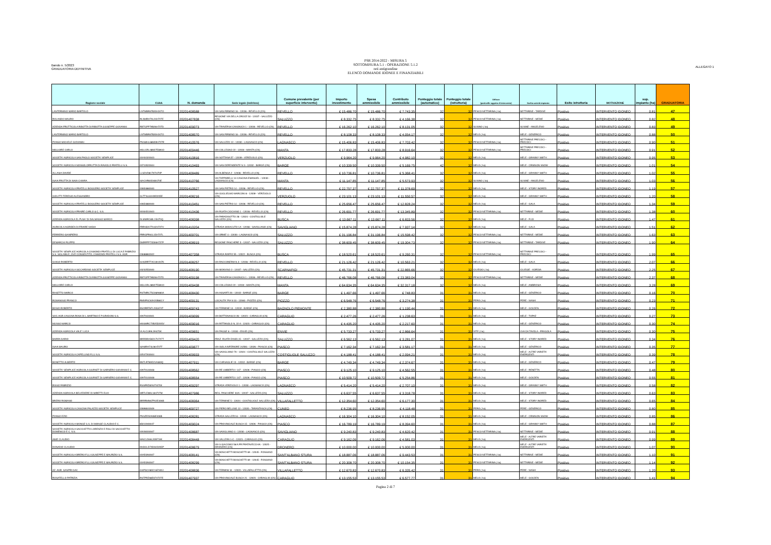Bando n. 5/2023
GRADUATORIA DEFINITIVA
PSR 2014-2022 - MISURA 5
SOTTOMISURA 5.1 - OPERAZIONE 5.1.2
reti antigrandine
ELENCO DOMANDE IDONEE E FINANZIABILI
ALLEGATO 1
| Ragione sociale | CUAA | N. domanda | Sede legale (indirizzo) | Comune prevalente (per superficie intervento) | Importo investimento | Spesa ammissibile | Contributo ammissibile | Punteggio totale (automatico) | Punteggio totale (istruttoria) | Utilizzo (particelle oggetto di intervento) | Scelta varietà impianto | Esito istruttoria | MOTIVAZIONE | sup. impianto (ha) | GRADUATORIA |
| --- | --- | --- | --- | --- | --- | --- | --- | --- | --- | --- | --- | --- | --- | --- | --- |
| LANTERMINO MARIO BARTOLO | LNTMBR67B20H247O | 20201408588 | VIA SAN FIRMINO 16 - 12036 - REVELLO (CN) | REVELLO | € 15.486,70 | € 15.486,70 | € 7.743,35 | 32 | 32 | PESCO NETTARINA ( ha) | NETTARINE - TARDIVE | Positivo | INTERVENTO IDONEO | 0,81 | 47 |
| ROLANDO MAURO | RLNMRA70L24H727E | 20201407838 | REGIONE VIA DELLA CROCE 50 - 12037 - SALUZZO (CN) | SALUZZO | € 8.332,75 | € 8.332,75 | € 4.166,38 | 32 | 32 | PESCO NETTARINA ( ha) | NETTARINE - MEDIE | Positivo | INTERVENTO IDONEO | 0,82 | 48 |
| AZIENDA FRUTTICOLA RIBOTTA DI RIBOTTA GIUSEPPE GIOVANNI | RBTGPP79B26H727D | 20201409073 | VIA TRAVERSA CANONICA 1 - 12036 - REVELLO (CN) | REVELLO | € 16.262,10 | € 16.262,10 | € 8.131,05 | 32 | 32 | SUSINO ( ha) | SUSINE - ANGELENO | Positivo | INTERVENTO IDONEO | 0,83 | 49 |
| LANTERMINO MARIO BARTOLO | LNTMBR67B20H247O | 20201408570 | VIA SAN FIRMINO 16 - 12036 - REVELLO (CN) | REVELLO | € 8.108,33 | € 8.108,33 | € 4.054,17 | 32 | 32 | MELO ( ha) | MELE - GENERICO | Positivo | INTERVENTO IDONEO | 0,88 | 50 |
| PONSO MICHELE GIOVANNI | PNSMHL68M09H727R | 20201410576 | VIA SALUZZO 12 - 12030 - LAGNASCO (CN) | LAGNASCO | € 15.406,83 | € 15.406,83 | € 7.703,42 | 32 | 32 | PESCO NETTARINA ( ha) | NETTARINE PRECOCI - PRECOCI | Positivo | INTERVENTO IDONEO | 0,90 | 51 |
| MIGLIORE CARLO | MGLCRL48M27E894O | 20201409446 | VIA COLLEGNO 22 - 12030 - MANTA (CN) | MANTA | € 17.833,28 | € 17.833,28 | € 8.916,64 | 32 | 32 | PESCO NETTARINA ( ha) | NETTARINE PRECOCI - PRECOCI | Positivo | INTERVENTO IDONEO | 0,91 | 52 |
| SOCIETA' AGRICOLA SAN PAOLO SOCIETA' SEMPLICE | 01934320043 | 20201410816 | VIA SOTTANA 57 - 12039 - VERZUOLO (CN) | VERZUOLO | € 9.964,20 | € 9.964,20 | € 4.982,10 | 32 | 32 | MELO ( ha) | MELE - GRANNY SMITH | Positivo | INTERVENTO IDONEO | 0,95 | 53 |
| SOCIETA' AGRICOLA NONSOLOFRUTTA DI RAVIOLO FRATELLI S.S. | 03710520044 | 20201410493 | VIA SAN DEFENDENTE N 3 - 12032 - BARGE (CN) | BARGE | € 10.339,50 | € 10.339,50 | € 5.169,75 | 42 | 32 | MELO ( ha) | MELE - CRIMSON SNOW | Positivo | INTERVENTO IDONEO | 1,01 | 54 |
| ALLASIA DAVIDE | LLSDVD81T07I470P | 20201408489 | VIA ALBENGA 2 - 12036 - REVELLO (CN) | REVELLO | € 10.736,81 | € 10.736,81 | € 5.368,41 | 32 | 32 | MELO ( ha) | MELE - GRANNY SMITH | Positivo | INTERVENTO IDONEO | 1,02 | 55 |
| ISAIA FRUTTA DI ISAIA CHIARA | SIACHR83D48I470E | 20201410766 | VIA TAPPARELLI 14 CASCINA EMANUEL - 12030 - LAGNASCO (CN) | MANTA | € 11.147,85 | € 11.147,85 | € 5.573,93 | 32 | 32 | SUSINO ( ha) | SUSINE - ANGELENO | Positivo | INTERVENTO IDONEO | 1,03 | 56 |
| SOCIETA' AGRICOLA FRATELLI BOGGERO SOCIETA' SEMPLICE | 02854880040 | 20201410527 | VIA SAN PIETRO 14 - 12036 - REVELLO (CN) | REVELLO | € 22.757,37 | € 22.757,37 | € 11.378,69 | 32 | 32 | MELO ( ha) | MELE - STORY INORED | Positivo | INTERVENTO IDONEO | 1,19 | 57 |
| GIOLITTI TERESIO ALESSANDRO | GLTTSL64H09D205E | 20201408216 | VIA GUGLIELMO MARCONI 8 - 12039 - VERZUOLO (CN) | VERZUOLO | € 23.101,13 | € 23.101,13 | € 11.550,57 | 32 | 32 | MELO ( ha) | MELE - GRANNY SMITH | Positivo | INTERVENTO IDONEO | 1,20 | 58 |
| SOCIETA' AGRICOLA FRATELLI BOGGERO SOCIETA' SEMPLICE | 02854880040 | 20201410451 | VIA SAN PIETRO 14 - 12036 - REVELLO (CN) | REVELLO | € 25.656,47 | € 25.656,47 | € 12.828,24 | 32 | 32 | MELO ( ha) | MELE - GALA | Positivo | INTERVENTO IDONEO | 1,34 | 59 |
| SOCIETA' AGRICOLA FRAIRE CARLO & C. S.S. | 00304510043 | 20201410436 | VIA RUATA CIOCHINO 1 - 12036 - REVELLO (CN) | REVELLO | € 26.691,77 | € 26.691,77 | € 13.345,89 | 32 | 32 | PESCO NETTARINA ( ha) | NETTARINE - MEDIE | Positivo | INTERVENTO IDONEO | 1,38 | 60 |
| AZIENDA AGRICOLA EL PUSA' DI DALMASSO MARCO | DLMMRC80L15I470Q | 20201408398 | VIA PARADISOTTO 28 - 12024 - COSTIGLIOLE SALUZZO (CN) | BUSCA | € 13.667,11 | € 13.667,11 | € 6.833,56 | 32 | 32 | MELO ( ha) | MELE - FUJI | Positivo | INTERVENTO IDONEO | 1,47 | 61 |
| AGRICOLA AGRIDEA DI FRAIRE NADIA | FRRNDA77H42H727V | 20201410204 | STRADA MOIACUTO 1A - 12038 - SAVIGLIANO (CN) | SAVIGLIANO | € 15.874,28 | € 15.874,28 | € 7.937,14 | 32 | 32 | MELO ( ha) | MELE - GALA | Positivo | INTERVENTO IDONEO | 1,51 | 62 |
| FERRERO GIANPIERO | FRRGPR61L15H727L | 20201409701 | VIA ORME' 4 - 12030 - LAGNASCO (CN) | SALUZZO | € 31.196,84 | € 31.196,84 | € 15.598,42 | 32 | 32 | PESCO NETTARINA ( ha) | NETTARINE - MEDIE | Positivo | INTERVENTO IDONEO | 1,63 | 63 |
| DEMARCHI FILIPPO | DMRFPP73D06H727F | 20201408919 | REGIONE PASCHERE 5 - 12037 - SALUZZO (CN) | SALUZZO | € 38.609,45 | € 38.609,45 | € 19.304,73 | 32 | 32 | PESCO NETTARINA ( ha) | NETTARINE - TARDIVE | Positivo | INTERVENTO IDONEO | 1,90 | 64 |
| SOCIETA' SEMPLICE AGRICOLA CISMONDI FRATELLI DI LUCA E FABRIZIO S.S. SIGLABILE, OVE CONSENTITO, CISMONDI FRATELLI S.S. AGR. | 03688860042 | 20201407358 | STRADA RAFFO 55 - 12022 - BUSCA (CN) | BUSCA | € 18.520,61 | € 18.520,61 | € 9.260,31 | 32 | 32 | PESCO NETTARINA ( ha) | NETTARINE PRECOCI - PRECOCI | Positivo | INTERVENTO IDONEO | 1,99 | 65 |
| GHIGO ROBERTO | GHGRRT72C10H247K | 20201408257 | VIA RACCONERIA N.3 - 12036 - REVELLO (CN) | REVELLO | € 21.126,42 | € 21.126,42 | € 10.563,21 | 32 | 32 | MELO ( ha) | MELE - GALA | Positivo | INTERVENTO IDONEO | 2,07 | 66 |
| SOCIETA' AGRICOLA SICCARDINO SOCIETA' SEMPLICE | 03232550040 | 20201408190 | VIA MONVISO 2 - 12037 - SALUZZO (CN) | SCARNAFIGI | € 45.731,31 | € 45.731,31 | € 22.865,66 | 32 | 32 | CILIEGIO ( ha) | CILIEGIE - KORDIA | Positivo | INTERVENTO IDONEO | 2,25 | 67 |
| AZIENDA FRUTTICOLA RIBOTTA DI RIBOTTA GIUSEPPE GIOVANNI | RBTGPP79B26H727D | 20201409198 | VIA TRAVERSA CANONICA 1 - 12036 - REVELLO (CN) | REVELLO | € 46.766,08 | € 46.766,08 | € 23.383,04 | 32 | 32 | PESCO NETTARINA ( ha) | NETTARINE - MEDIE | Positivo | INTERVENTO IDONEO | 2,37 | 68 |
| MIGLIORE CARLO | MGLCRL48M27E894O | 20201409438 | VIA COLLEGNO 22 - 12030 - MANTA (CN) | MANTA | € 64.634,35 | € 64.634,35 | € 32.317,18 | 32 | 32 | MELO ( ha) | MELE - AMBROSIA | Positivo | INTERVENTO IDONEO | 3,28 | 69 |
| RASETTO MARCO | RSTMRC75C08A660A | 20201408430 | VIA ASSARTI 20 - 12032 - BARGE (CN) | BARGE | € 1.497,66 | € 1.497,66 | € 748,83 | 31 | 31 | MELO ( ha) | MELE - GENERICO | Positivo | INTERVENTO IDONEO | 0,16 | 70 |
| ROMANISIO FRANCO | RMNFNC62H20B841Y | 20201409131 | LOCALITA' PIA N 10 - 12060 - PIOZZO (CN) | PIOZZO | € 6.548,76 | € 6.548,76 | € 3.274,38 | 31 | 31 | PERO ( ha) | PERE - NASHI | Positivo | INTERVENTO IDONEO | 0,23 | 71 |
| BOSIO ROBERTO | BSORRT87L23G674T | 20201409743 | VIA TERMINE 14 - 12032 - BARGE (CN) | BAGNOLO PIEMONTE | € 2.380,88 | € 2.380,88 | € 1.190,44 | 31 | 31 | MELO ( ha) | MELE - GOLDEN | Positivo | INTERVENTO IDONEO | 0,26 | 72 |
| SOC.AGR.CASCINA ROSA DI L.MARTINO E P.GRADONI S.S. | 02070440041 | 20201409099 | VIA BOTTONASCO 28 - 12023 - CARAGLIO (CN) | CARAGLIO | € 2.477,26 | € 2.477,26 | € 1.238,63 | 31 | 31 | MELO ( ha) | MELE - TOPAZ | Positivo | INTERVENTO IDONEO | 0,27 | 73 |
| MUSSO MARCO | MSSMRC72B25D205V | 20201409016 | VIA RITTANOLO N. 22 A - 12023 - CARAGLIO (CN) | CARAGLIO | € 4.435,20 | € 4.435,20 | € 2.217,60 | 31 | 31 | MELO ( ha) | MELE - GENERICO | Positivo | INTERVENTO IDONEO | 0,30 | 74 |
| AZIENDA AGRICOLA VALE' LUCA | VLALCU99L29I470K | 20201409651 | VIA PAGGE 6 - 12030 - ENVIE (CN) | ENVIE | € 5.733,27 | € 5.733,27 | € 2.866,64 | 31 | 31 | VITE ( ha) | UVA DA TAVOLA - FRAGOLA | Positivo | INTERVENTO IDONEO | 0,30 | 75 |
| BARRA DARIO | BRRDRA56D17H727T | 20201409420 | FRAZ. RUATA EANDI,15 - 12037 - SALUZZO (CN) | SALUZZO | € 6.562,13 | € 6.562,13 | € 3.281,07 | 31 | 31 | MELO ( ha) | MELE - STORY INORED | Positivo | INTERVENTO IDONEO | 0,34 | 76 |
| ISAIA MAURO | SIAMRA73L06H727T | 20201409677 | VIA ISOLA INFERIORE 24/BIS - 12026 - PIASCO (CN) | PIASCO | € 7.162,34 | € 7.162,34 | € 3.581,17 | 31 | 31 | MELO ( ha) | MELE - GENERICO | Positivo | INTERVENTO IDONEO | 0,35 | 77 |
| SOCIETA' AGRICOLA CAPELLINO F.LLI S.S. | 02547200044 | 20201409933 | VIA SAVIGLIANO 70 - 12024 - COSTIGLIOLE SALUZZO (CN) | COSTIGLIOLE SALUZZO | € 4.188,41 | € 4.188,41 | € 2.094,21 | 31 | 31 | MELO ( ha) | MELE - ALTRE VARIETA' EMERGENTI | Positivo | INTERVENTO IDONEO | 0,39 | 78 |
| BONETTO ALBERTO | BNTLRT69D21A660Q | 20201407911 | VIA CURSAGLIE 13 - 12032 - BARGE (CN) | BARGE | € 4.749,34 | € 4.749,34 | € 2.374,67 | 31 | 31 | MELO ( ha) | MELE - GENERICO | Positivo | INTERVENTO IDONEO | 0,47 | 79 |
| SOCIETA' SEMPLICE AGRICOLA GIURSET DI GARNERO GIOVANNI E C. | 02970140048 | 20201408562 | VIA RE UMBERTO I 147 - 12026 - PIASCO (CN) | PIASCO | € 9.125,10 | € 9.125,10 | € 4.562,55 | 31 | 31 | MELO ( ha) | MELE - RENETTA | Positivo | INTERVENTO IDONEO | 0,48 | 80 |
| SOCIETA' SEMPLICE AGRICOLA GIURSET DI GARNERO GIOVANNI E C. | 02970140048 | 20201408554 | VIA RE UMBERTO I 147 - 12026 - PIASCO (CN) | PIASCO | € 10.509,72 | € 10.509,72 | € 5.254,86 | 31 | 31 | MELO ( ha) | MELE - GOLDEN | Positivo | INTERVENTO IDONEO | 0,55 | 81 |
| RISSO FABRIZIO | RSSFRZ82S27I470X | 20201409297 | STRADA VERZUOLO 1 - 12030 - LAGNASCO (CN) | LAGNASCO | € 5.414,20 | € 5.414,20 | € 2.707,10 | 31 | 31 | MELO ( ha) | MELE - GRANNY SMITH | Positivo | INTERVENTO IDONEO | 0,58 | 82 |
| AZIENDA AGRICOLA BELVEDERE DI MIRETTI ELIO | MRTLEI69L18H727M | 20201407986 | REG. PASCHERE 34/A - 12037 - SALUZZO (CN) | SALUZZO | € 6.637,55 | € 6.637,55 | € 3.318,78 | 31 | 31 | MELO ( ha) | MELE - STORY INORED | Positivo | INTERVENTO IDONEO | 0,63 | 83 |
| BRERO ROMANO | BRRRMN67P02E406B | 20201408364 | VIA TERMINE 5 - 12024 - COSTIGLIOLE SALUZZO (CN) | VILLAFALLETTO | € 12.354,60 | € 12.354,60 | € 6.177,30 | 31 | 31 | MELO ( ha) | MELE - STORY INORED | Positivo | INTERVENTO IDONEO | 0,65 | 84 |
| SOCIETA' AGRICOLA CASCINA PALAZZO SOCIETA' SEMPLICE | 02898040049 | 20201409727 | VIA PIERO BELLINO 12 - 12020 - TARANTASCA (CN) | CUNEO | € 8.236,95 | € 8.236,95 | € 4.118,48 | 31 | 31 | PERO ( ha) | PERE - GENERICO | Positivo | INTERVENTO IDONEO | 0,80 | 85 |
| PONSO EZIO | PNSZEI50A08E406B | 20201408281 | STRADA SALUZZO 8 - 12030 - LAGNASCO (CN) | LAGNASCO | € 16.304,10 | € 16.304,10 | € 8.152,05 | 31 | 31 | MELO ( ha) | MELE - CRIMSON SNOW | Positivo | INTERVENTO IDONEO | 0,85 | 86 |
| SOCIETA' AGRICOLA MONGE S.S. DI MONGE CLAUDIO E C. | 85011940047 | 20201409024 | VIA PROVINCIALE BUSCA 15 - 12026 - PIASCO (CN) | PIASCO | € 16.789,19 | € 16.789,19 | € 8.394,60 | 31 | 31 | MELO ( ha) | MELE - GRANNY SMITH | Positivo | INTERVENTO IDONEO | 0,88 | 87 |
| SOCIETA' AGRICOLA SACCHETTO LORENZO E FIGLI DI SACCHETTO DOMENICO E C. S.S. | 02028330047 | 20201408687 | VIA SAVIGLIANO 4 - 12030 - LAGNASCO (CN) | SAVIGLIANO | € 9.240,83 | € 9.240,83 | € 4.620,42 | 31 | 31 | PESCO NETTARINA ( ha) | NETTARINE - MEDIE | Positivo | INTERVENTO IDONEO | 0,91 | 88 |
| AIME CLAUDIO | MAICLD66L20B719K | 20201408448 | VIA VALLERA 1-C - 12023 - CARAGLIO (CN) | CARAGLIO | € 9.162,06 | € 9.162,06 | € 4.581,03 | 31 | 31 | MELO ( ha) | MELE - ALTRE VARIETA' EMERGENTI | Positivo | INTERVENTO IDONEO | 0,99 | 89 |
| DONADIO CLAUDIO | DNDCLD73D04D205P | 20201408679 | VIA S GIACOMO 56/A FR PRATAVECCHIA - 12025 - DRONERO (CN) | DRONERO | € 10.000,00 | € 10.000,00 | € 5.000,00 | 31 | 31 | MELO ( ha) | MELE - ALTRE VARIETA' EMERGENTI | Positivo | INTERVENTO IDONEO | 1,07 | 90 |
| SOCIETA' AGRICOLA BRERO F.LLI GIUSEPPE E MAURIZIO S.S. | 01953260047 | 20201408141 | VIA BOSCHETTI BOSCHETTI 69 - 12045 - FOSSANO (CN) | SANT'ALBANO STURA | € 18.887,06 | € 18.887,06 | € 9.443,53 | 31 | 31 | PESCO NETTARINA ( ha) | NETTARINE - MEDIE | Positivo | INTERVENTO IDONEO | 1,10 | 91 |
| SOCIETA' AGRICOLA BRERO F.LLI GIUSEPPE E MAURIZIO S.S. | 01953260047 | 20201408299 | VIA BOSCHETTI BOSCHETTI 69 - 12045 - FOSSANO (CN) | SANT'ALBANO STURA | € 20.308,70 | € 20.308,70 | € 10.154,35 | 31 | 31 | PESCO NETTARINA ( ha) | NETTARINE - MEDIE | Positivo | INTERVENTO IDONEO | 1,14 | 92 |
| AZ. AGR. GASPRI GAC | GSPGCA80C16Z100J | 20201408836 | VIA TERMINI 34 - 12020 - VILLAFALLETTO (CN) | VILLAFALLETTO | € 12.670,83 | € 12.670,83 | € 6.335,42 | 31 | 31 | PERO ( ha) | PERE - NASHI | Positivo | INTERVENTO IDONEO | 1,20 | 93 |
| ROSATELLO PATRIZIA | RSTPRZ68E67H727E | 20201407937 | VIA PROVINCIALE BUSCA 21 - 12023 - CARAGLIO (CN) | CARAGLIO | € 13.155,53 | € 13.155,53 | € 6.577,77 | 31 | 31 | MELO ( ha) | MELE - GOLDEN | Positivo | INTERVENTO IDONEO | 1,41 | 94 |
Pagina 2 di 7